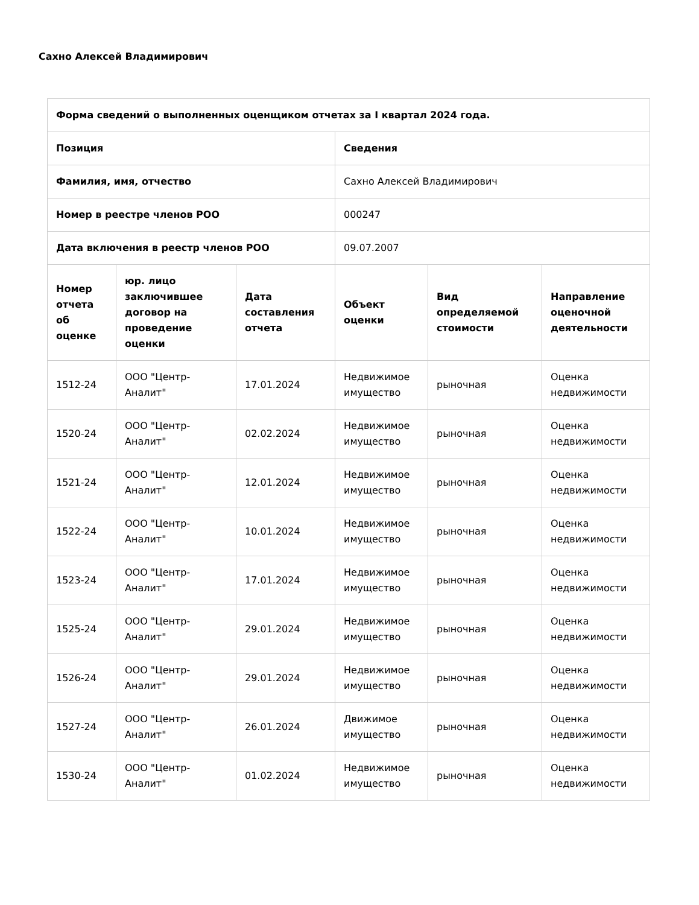Сахно Алексей Владимирович
| Форма сведений о выполненных оценщиком отчетах за I квартал 2024 года. | | | | | |
| --- | --- | --- | --- | --- | --- |
| Позиция | | | Сведения | | |
| Фамилия, имя, отчество | | | Сахно Алексей Владимирович | | |
| Номер в реестре членов РОО | | | 000247 | | |
| Дата включения в реестр членов РОО | | | 09.07.2007 | | |
| Номер отчета об оценке | юр. лицо заключившее договор на проведение оценки | Дата составления отчета | Объект оценки | Вид определяемой стоимости | Направление оценочной деятельности |
| 1512-24 | ООО "Центр-Аналит" | 17.01.2024 | Недвижимое имущество | рыночная | Оценка недвижимости |
| 1520-24 | ООО "Центр-Аналит" | 02.02.2024 | Недвижимое имущество | рыночная | Оценка недвижимости |
| 1521-24 | ООО "Центр-Аналит" | 12.01.2024 | Недвижимое имущество | рыночная | Оценка недвижимости |
| 1522-24 | ООО "Центр-Аналит" | 10.01.2024 | Недвижимое имущество | рыночная | Оценка недвижимости |
| 1523-24 | ООО "Центр-Аналит" | 17.01.2024 | Недвижимое имущество | рыночная | Оценка недвижимости |
| 1525-24 | ООО "Центр-Аналит" | 29.01.2024 | Недвижимое имущество | рыночная | Оценка недвижимости |
| 1526-24 | ООО "Центр-Аналит" | 29.01.2024 | Недвижимое имущество | рыночная | Оценка недвижимости |
| 1527-24 | ООО "Центр-Аналит" | 26.01.2024 | Движимое имущество | рыночная | Оценка недвижимости |
| 1530-24 | ООО "Центр-Аналит" | 01.02.2024 | Недвижимое имущество | рыночная | Оценка недвижимости |